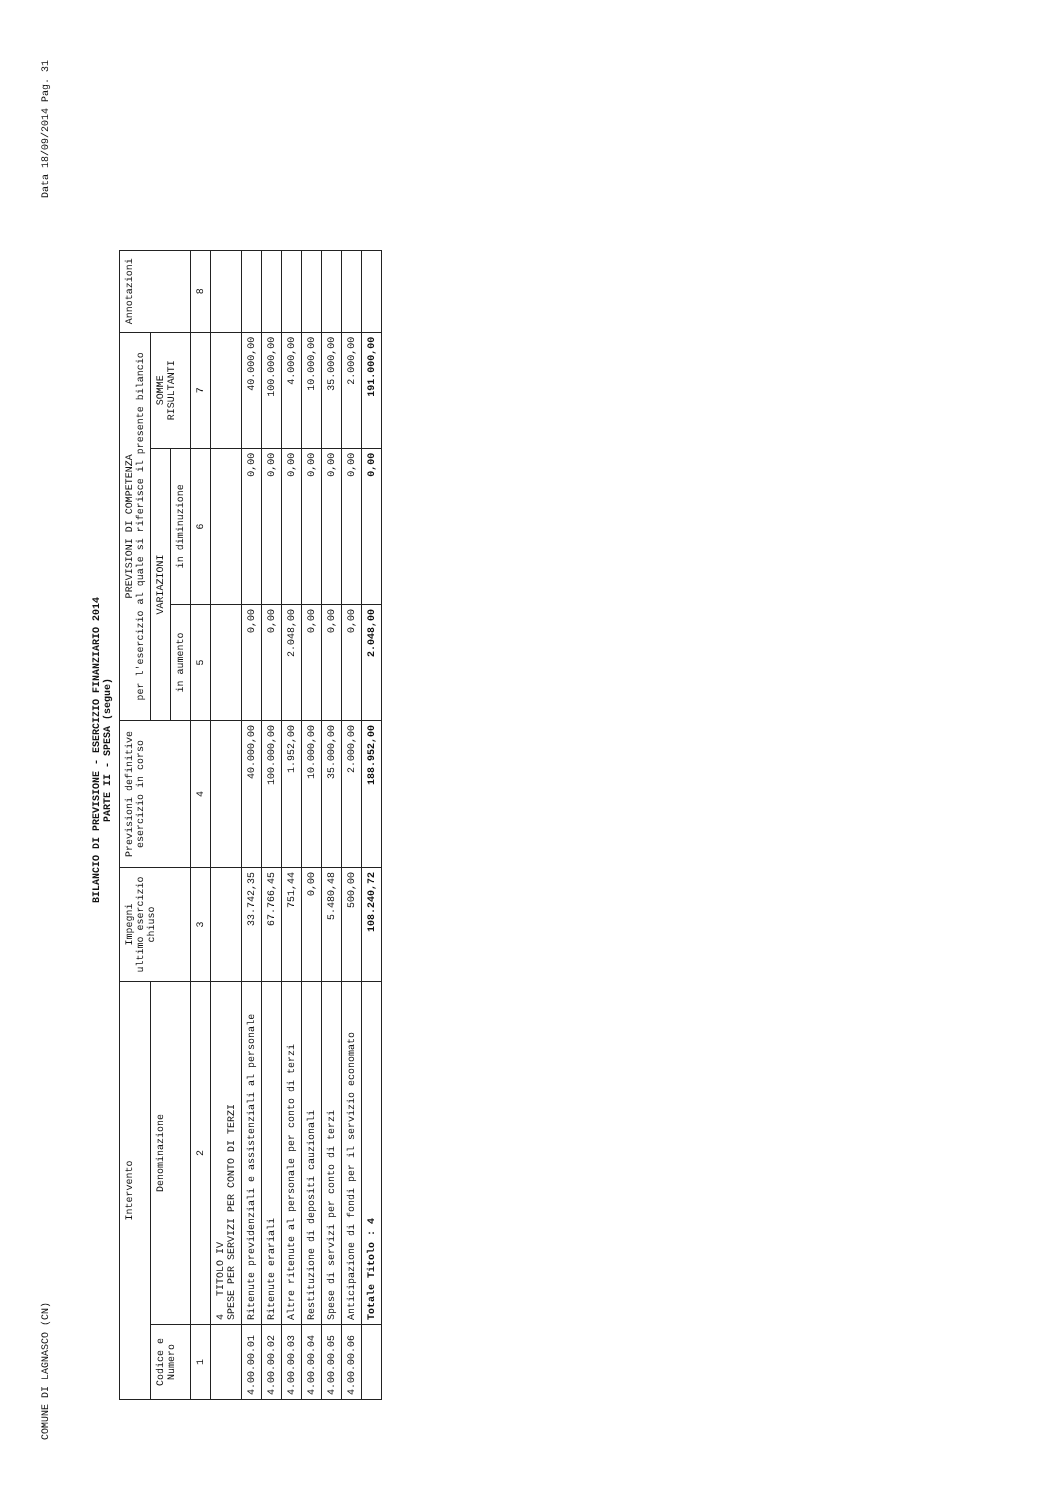COMUNE DI LAGNASCO (CN) Data 18/09/2014 Pag. 31
BILANCIO DI PREVISIONE - ESERCIZIO FINANZIARIO 2014
PARTE II - SPESA (segue)
| Intervento | | Impegni ultimo esercizio chiuso | Previsioni definitive esercizio in corso | PREVISIONI DI COMPETENZA per l'esercizio al quale si riferisce il presente bilancio | | | Annotazioni |
| --- | --- | --- | --- | --- | --- | --- | --- |
| Codice e Numero | Denominazione | | | VARIAZIONI | | SOMME RISULTANTI | |
| | | | | in aumento | in diminuzione | | |
| 1 | 2 | 3 | 4 | 5 | 6 | 7 | 8 |
| | 4 TITOLO IV SPESE PER SERVIZI PER CONTO DI TERZI | | | | | | |
| 4.00.00.01 | Ritenute previdenziali e assistenziali al personale | 33.742,35 | 40.000,00 | 0,00 | 0,00 | 40.000,00 | |
| 4.00.00.02 | Ritenute erariali | 67.766,45 | 100.000,00 | 0,00 | 0,00 | 100.000,00 | |
| 4.00.00.03 | Altre ritenute al personale per conto di terzi | 751,44 | 1.952,00 | 2.048,00 | 0,00 | 4.000,00 | |
| 4.00.00.04 | Restituzione di depositi cauzionali | 0,00 | 10.000,00 | 0,00 | 0,00 | 10.000,00 | |
| 4.00.00.05 | Spese di servizi per conto di terzi | 5.480,48 | 35.000,00 | 0,00 | 0,00 | 35.000,00 | |
| 4.00.00.06 | Anticipazione di fondi per il servizio economato | 500,00 | 2.000,00 | 0,00 | 0,00 | 2.000,00 | |
| | Totale Titolo : 4 | 108.240,72 | 188.952,00 | 2.048,00 | 0,00 | 191.000,00 | |